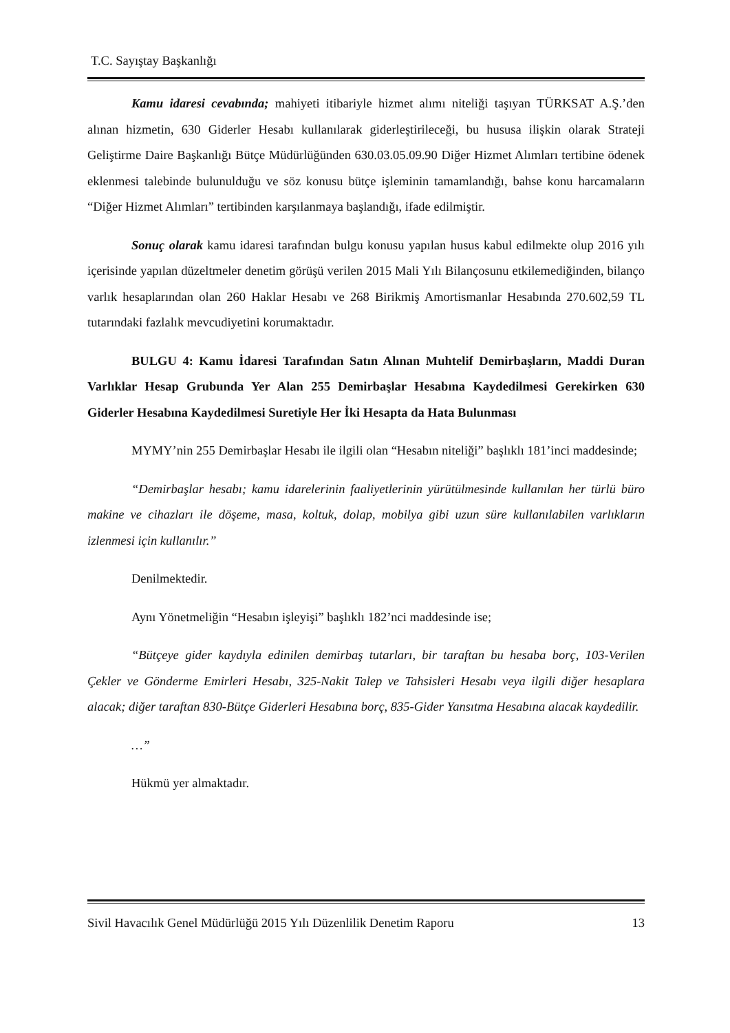T.C. Sayıştay Başkanlığı
Kamu idaresi cevabında; mahiyeti itibariyle hizmet alımı niteliği taşıyan TÜRKSAT A.Ş.’den alınan hizmetin, 630 Giderler Hesabı kullanılarak giderleştirileceği, bu hususa ilişkin olarak Strateji Geliştirme Daire Başkanlığı Bütçe Müdürlüğünden 630.03.05.09.90 Diğer Hizmet Alımları tertibine ödenek eklenmesi talebinde bulunulduğu ve söz konusu bütçe işleminin tamamlandığı, bahse konu harcamaların “Diğer Hizmet Alımları” tertibinden karşılanmaya başlandığı, ifade edilmiştir.
Sonuç olarak kamu idaresi tarafından bulgu konusu yapılan husus kabul edilmekte olup 2016 yılı içerisinde yapılan düzeltmeler denetim görüşü verilen 2015 Mali Yılı Bilançosunu etkilemediğinden, bilanço varlık hesaplarından olan 260 Haklar Hesabı ve 268 Birikmiş Amortismanlar Hesabında 270.602,59 TL tutarındaki fazlalık mevcudiyetini korumaktadır.
BULGU 4: Kamu İdaresi Tarafından Satın Alınan Muhtelif Demirbaşların, Maddi Duran Varlıklar Hesap Grubunda Yer Alan 255 Demirbaşlar Hesabına Kaydedilmesi Gerekirken 630 Giderler Hesabına Kaydedilmesi Suretiyle Her İki Hesapta da Hata Bulunması
MYMY’nin 255 Demirbaşlar Hesabı ile ilgili olan “Hesabın niteliği” başlıklı 181’inci maddesinde;
“Demirbaşlar hesabı; kamu idarelerinin faaliyetlerinin yürütülmesinde kullanılan her türlü büro makine ve cihazları ile döşeme, masa, koltuk, dolap, mobilya gibi uzun süre kullanılabilen varlıkların izlenmesi için kullanılır.”
Denilmektedir.
Aynı Yönetmeliğin “Hesabın işleyişi” başlıklı 182’nci maddesinde ise;
“Bütçeye gider kaydıyla edinilen demirbaş tutarları, bir taraftan bu hesaba borç, 103-Verilen Çekler ve Gönderme Emirleri Hesabı, 325-Nakit Talep ve Tahsisleri Hesabı veya ilgili diğer hesaplara alacak; diğer taraftan 830-Bütçe Giderleri Hesabına borç, 835-Gider Yansıtma Hesabına alacak kaydedilir.
…”
Hükmü yer almaktadır.
Sivil Havacılık Genel Müdürlüğü 2015 Yılı Düzenlilik Denetim Raporu 13